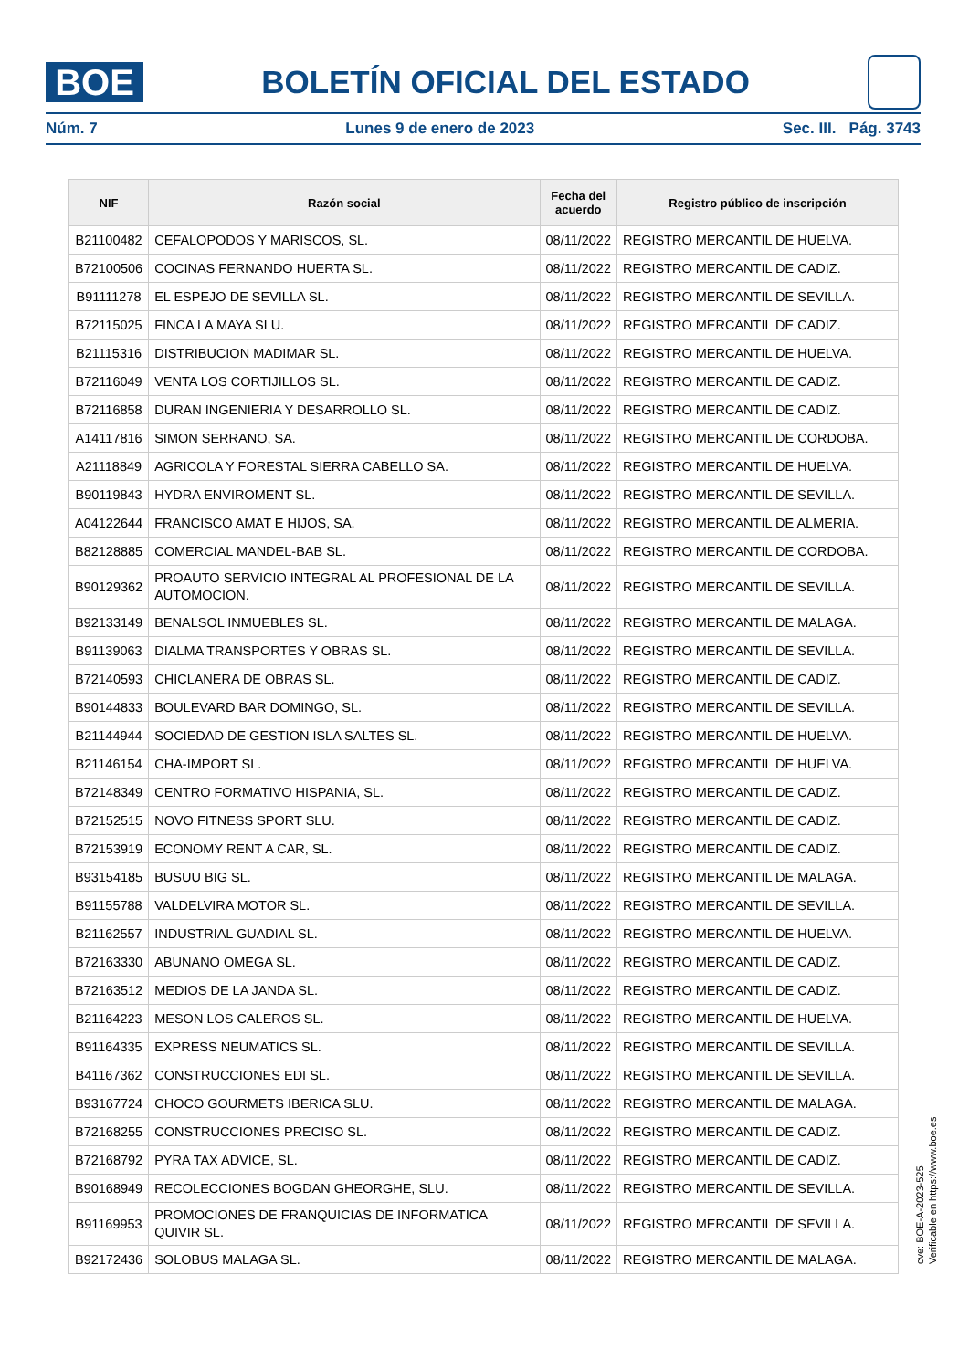BOE
BOLETÍN OFICIAL DEL ESTADO
Núm. 7 Lunes 9 de enero de 2023 Sec. III. Pág. 3743
| NIF | Razón social | Fecha del acuerdo | Registro público de inscripción |
| --- | --- | --- | --- |
| B21100482 | CEFALOPODOS Y MARISCOS, SL. | 08/11/2022 | REGISTRO MERCANTIL DE HUELVA. |
| B72100506 | COCINAS FERNANDO HUERTA SL. | 08/11/2022 | REGISTRO MERCANTIL DE CADIZ. |
| B91111278 | EL ESPEJO DE SEVILLA SL. | 08/11/2022 | REGISTRO MERCANTIL DE SEVILLA. |
| B72115025 | FINCA LA MAYA SLU. | 08/11/2022 | REGISTRO MERCANTIL DE CADIZ. |
| B21115316 | DISTRIBUCION MADIMAR SL. | 08/11/2022 | REGISTRO MERCANTIL DE HUELVA. |
| B72116049 | VENTA LOS CORTIJILLOS SL. | 08/11/2022 | REGISTRO MERCANTIL DE CADIZ. |
| B72116858 | DURAN INGENIERIA Y DESARROLLO SL. | 08/11/2022 | REGISTRO MERCANTIL DE CADIZ. |
| A14117816 | SIMON SERRANO, SA. | 08/11/2022 | REGISTRO MERCANTIL DE CORDOBA. |
| A21118849 | AGRICOLA Y FORESTAL SIERRA CABELLO SA. | 08/11/2022 | REGISTRO MERCANTIL DE HUELVA. |
| B90119843 | HYDRA ENVIROMENT SL. | 08/11/2022 | REGISTRO MERCANTIL DE SEVILLA. |
| A04122644 | FRANCISCO AMAT E HIJOS, SA. | 08/11/2022 | REGISTRO MERCANTIL DE ALMERIA. |
| B82128885 | COMERCIAL MANDEL-BAB SL. | 08/11/2022 | REGISTRO MERCANTIL DE CORDOBA. |
| B90129362 | PROAUTO SERVICIO INTEGRAL AL PROFESIONAL DE LA AUTOMOCION. | 08/11/2022 | REGISTRO MERCANTIL DE SEVILLA. |
| B92133149 | BENALSOL INMUEBLES SL. | 08/11/2022 | REGISTRO MERCANTIL DE MALAGA. |
| B91139063 | DIALMA TRANSPORTES Y OBRAS SL. | 08/11/2022 | REGISTRO MERCANTIL DE SEVILLA. |
| B72140593 | CHICLANERA DE OBRAS SL. | 08/11/2022 | REGISTRO MERCANTIL DE CADIZ. |
| B90144833 | BOULEVARD BAR DOMINGO, SL. | 08/11/2022 | REGISTRO MERCANTIL DE SEVILLA. |
| B21144944 | SOCIEDAD DE GESTION ISLA SALTES SL. | 08/11/2022 | REGISTRO MERCANTIL DE HUELVA. |
| B21146154 | CHA-IMPORT SL. | 08/11/2022 | REGISTRO MERCANTIL DE HUELVA. |
| B72148349 | CENTRO FORMATIVO HISPANIA, SL. | 08/11/2022 | REGISTRO MERCANTIL DE CADIZ. |
| B72152515 | NOVO FITNESS SPORT SLU. | 08/11/2022 | REGISTRO MERCANTIL DE CADIZ. |
| B72153919 | ECONOMY RENT A CAR, SL. | 08/11/2022 | REGISTRO MERCANTIL DE CADIZ. |
| B93154185 | BUSUU BIG SL. | 08/11/2022 | REGISTRO MERCANTIL DE MALAGA. |
| B91155788 | VALDELVIRA MOTOR SL. | 08/11/2022 | REGISTRO MERCANTIL DE SEVILLA. |
| B21162557 | INDUSTRIAL GUADIAL SL. | 08/11/2022 | REGISTRO MERCANTIL DE HUELVA. |
| B72163330 | ABUNANO OMEGA SL. | 08/11/2022 | REGISTRO MERCANTIL DE CADIZ. |
| B72163512 | MEDIOS DE LA JANDA SL. | 08/11/2022 | REGISTRO MERCANTIL DE CADIZ. |
| B21164223 | MESON LOS CALEROS SL. | 08/11/2022 | REGISTRO MERCANTIL DE HUELVA. |
| B91164335 | EXPRESS NEUMATICS SL. | 08/11/2022 | REGISTRO MERCANTIL DE SEVILLA. |
| B41167362 | CONSTRUCCIONES EDI SL. | 08/11/2022 | REGISTRO MERCANTIL DE SEVILLA. |
| B93167724 | CHOCO GOURMETS IBERICA SLU. | 08/11/2022 | REGISTRO MERCANTIL DE MALAGA. |
| B72168255 | CONSTRUCCIONES PRECISO SL. | 08/11/2022 | REGISTRO MERCANTIL DE CADIZ. |
| B72168792 | PYRA TAX ADVICE, SL. | 08/11/2022 | REGISTRO MERCANTIL DE CADIZ. |
| B90168949 | RECOLECCIONES BOGDAN GHEORGHE, SLU. | 08/11/2022 | REGISTRO MERCANTIL DE SEVILLA. |
| B91169953 | PROMOCIONES DE FRANQUICIAS DE INFORMATICA QUIVIR SL. | 08/11/2022 | REGISTRO MERCANTIL DE SEVILLA. |
| B92172436 | SOLOBUS MALAGA SL. | 08/11/2022 | REGISTRO MERCANTIL DE MALAGA. |
cve: BOE-A-2023-525
Verificable en https://www.boe.es